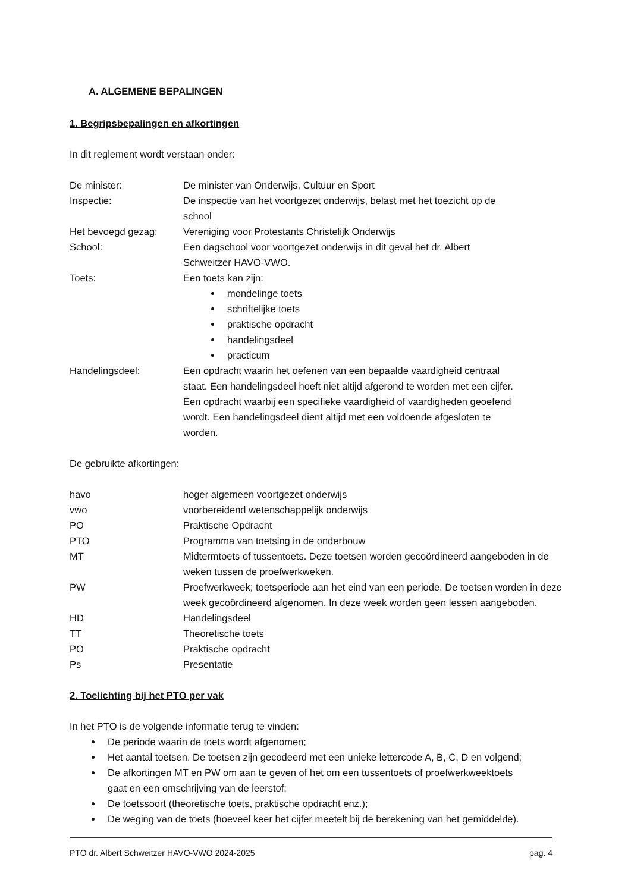A. ALGEMENE BEPALINGEN
1. Begripsbepalingen en afkortingen
In dit reglement wordt verstaan onder:
| De minister: | De minister van Onderwijs, Cultuur en Sport |
| Inspectie: | De inspectie van het voortgezet onderwijs, belast met het toezicht op de school |
| Het bevoegd gezag: | Vereniging voor Protestants Christelijk Onderwijs |
| School: | Een dagschool voor voortgezet onderwijs in dit geval het dr. Albert Schweitzer HAVO-VWO. |
| Toets: | Een toets kan zijn: mondelinge toets schriftelijke toets praktische opdracht handelingsdeel practicum |
| Handelingsdeel: | Een opdracht waarin het oefenen van een bepaalde vaardigheid centraal staat. Een handelingsdeel hoeft niet altijd afgerond te worden met een cijfer. Een opdracht waarbij een specifieke vaardigheid of vaardigheden geoefend wordt. Een handelingsdeel dient altijd met een voldoende afgesloten te worden. |
De gebruikte afkortingen:
| havo | hoger algemeen voortgezet onderwijs |
| vwo | voorbereidend wetenschappelijk onderwijs |
| PO | Praktische Opdracht |
| PTO | Programma van toetsing in de onderbouw |
| MT | Midtermtoets of tussentoets. Deze toetsen worden gecoördineerd aangeboden in de weken tussen de proefwerkweken. |
| PW | Proefwerkweek; toetsperiode aan het eind van een periode. De toetsen worden in deze week gecoördineerd afgenomen. In deze week worden geen lessen aangeboden. |
| HD | Handelingsdeel |
| TT | Theoretische toets |
| PO | Praktische opdracht |
| Ps | Presentatie |
2. Toelichting bij het PTO per vak
In het PTO is de volgende informatie terug te vinden:
De periode waarin de toets wordt afgenomen;
Het aantal toetsen. De toetsen zijn gecodeerd met een unieke lettercode A, B, C, D en volgend;
De afkortingen MT en PW om aan te geven of het om een tussentoets of proefwerkweektoets
gaat en een omschrijving van de leerstof;
De toetssoort (theoretische toets, praktische opdracht enz.);
De weging van de toets (hoeveel keer het cijfer meetelt bij de berekening van het gemiddelde).
PTO dr. Albert Schweitzer HAVO-VWO 2024-2025 pag. 4